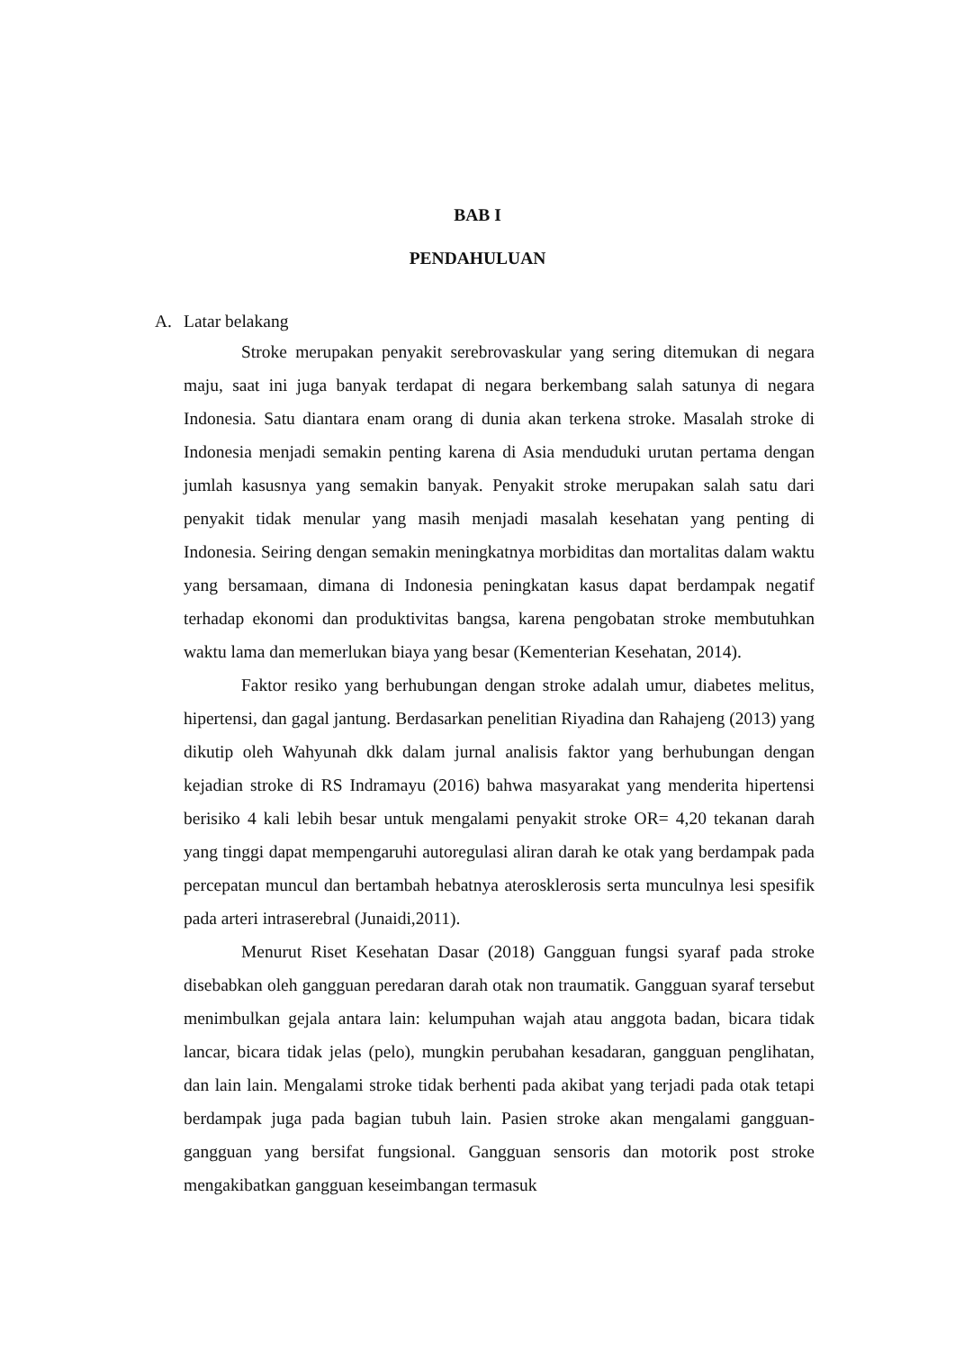BAB I
PENDAHULUAN
A. Latar belakang
Stroke merupakan penyakit serebrovaskular yang sering ditemukan di negara maju, saat ini juga banyak terdapat di negara berkembang salah satunya di negara Indonesia. Satu diantara enam orang di dunia akan terkena stroke. Masalah stroke di Indonesia menjadi semakin penting karena di Asia menduduki urutan pertama dengan jumlah kasusnya yang semakin banyak. Penyakit stroke merupakan salah satu dari penyakit tidak menular yang masih menjadi masalah kesehatan yang penting di Indonesia. Seiring dengan semakin meningkatnya morbiditas dan mortalitas dalam waktu yang bersamaan, dimana di Indonesia peningkatan kasus dapat berdampak negatif terhadap ekonomi dan produktivitas bangsa, karena pengobatan stroke membutuhkan waktu lama dan memerlukan biaya yang besar (Kementerian Kesehatan, 2014).
Faktor resiko yang berhubungan dengan stroke adalah umur, diabetes melitus, hipertensi, dan gagal jantung. Berdasarkan penelitian Riyadina dan Rahajeng (2013) yang dikutip oleh Wahyunah dkk dalam jurnal analisis faktor yang berhubungan dengan kejadian stroke di RS Indramayu (2016) bahwa masyarakat yang menderita hipertensi berisiko 4 kali lebih besar untuk mengalami penyakit stroke OR= 4,20 tekanan darah yang tinggi dapat mempengaruhi autoregulasi aliran darah ke otak yang berdampak pada percepatan muncul dan bertambah hebatnya aterosklerosis serta munculnya lesi spesifik pada arteri intraserebral (Junaidi,2011).
Menurut Riset Kesehatan Dasar (2018) Gangguan fungsi syaraf pada stroke disebabkan oleh gangguan peredaran darah otak non traumatik. Gangguan syaraf tersebut menimbulkan gejala antara lain: kelumpuhan wajah atau anggota badan, bicara tidak lancar, bicara tidak jelas (pelo), mungkin perubahan kesadaran, gangguan penglihatan, dan lain lain. Mengalami stroke tidak berhenti pada akibat yang terjadi pada otak tetapi berdampak juga pada bagian tubuh lain. Pasien stroke akan mengalami gangguan-gangguan yang bersifat fungsional. Gangguan sensoris dan motorik post stroke mengakibatkan gangguan keseimbangan termasuk